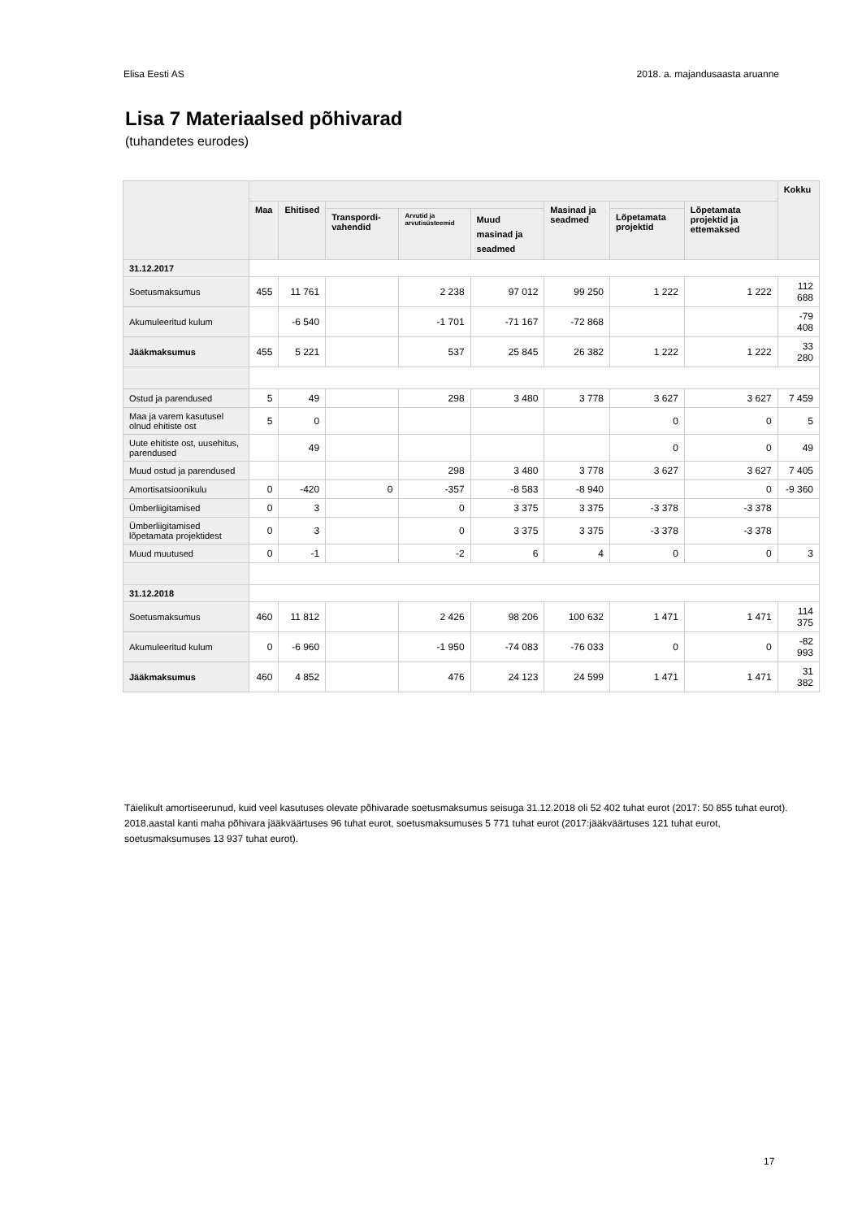Elisa Eesti AS 2018. a. majandusaasta aruanne
Lisa 7 Materiaalsed põhivarad
(tuhandetes eurodes)
| | | | | | | | | | Kokku |
| --- | --- | --- | --- | --- | --- | --- | --- | --- | --- |
| | Maa | Ehitised | | | | Masinad ja seadmed | | Lõpetamata projektid ja ettemaksed | |
| | | | Transpordi-vahendid | Arvutid ja arvutisüsteemid | Muud masinad ja seadmed | | Lõpetamata projektid | | |
| 31.12.2017 | | | | | | | | | |
| Soetusmaksumus | 455 | 11 761 | | 2 238 | 97 012 | 99 250 | 1 222 | 1 222 | 112 688 |
| Akumuleeritud kulum | | -6 540 | | -1 701 | -71 167 | -72 868 | | | -79 408 |
| Jääkmaksumus | 455 | 5 221 | | 537 | 25 845 | 26 382 | 1 222 | 1 222 | 33 280 |
| Ostud ja parendused | 5 | 49 | | 298 | 3 480 | 3 778 | 3 627 | 3 627 | 7 459 |
| Maa ja varem kasutusel olnud ehitiste ost | 5 | 0 | | | | | 0 | 0 | 5 |
| Uute ehitiste ost, uusehitus, parendused | | 49 | | | | | 0 | 0 | 49 |
| Muud ostud ja parendused | | | | 298 | 3 480 | 3 778 | 3 627 | 3 627 | 7 405 |
| Amortisatsioonikulu | 0 | -420 | 0 | -357 | -8 583 | -8 940 | | 0 | -9 360 |
| Ümberliigitamised | 0 | 3 | | 0 | 3 375 | 3 375 | -3 378 | -3 378 | |
| Ümberliigitamised lõpetamata projektidest | 0 | 3 | | 0 | 3 375 | 3 375 | -3 378 | -3 378 | |
| Muud muutused | 0 | -1 | | -2 | 6 | 4 | 0 | 0 | 3 |
| 31.12.2018 | | | | | | | | | |
| Soetusmaksumus | 460 | 11 812 | | 2 426 | 98 206 | 100 632 | 1 471 | 1 471 | 114 375 |
| Akumuleeritud kulum | 0 | -6 960 | | -1 950 | -74 083 | -76 033 | 0 | 0 | -82 993 |
| Jääkmaksumus | 460 | 4 852 | | 476 | 24 123 | 24 599 | 1 471 | 1 471 | 31 382 |
Täielikult amortiseerunud, kuid veel kasutuses olevate põhivarade soetusmaksumus seisuga 31.12.2018 oli 52 402 tuhat eurot (2017: 50 855 tuhat eurot).
2018.aastal kanti maha põhivara jääkväärtuses 96 tuhat eurot, soetusmaksumuses 5 771 tuhat eurot (2017:jääkväärtuses 121 tuhat eurot, soetusmaksumuses 13 937 tuhat eurot).
17